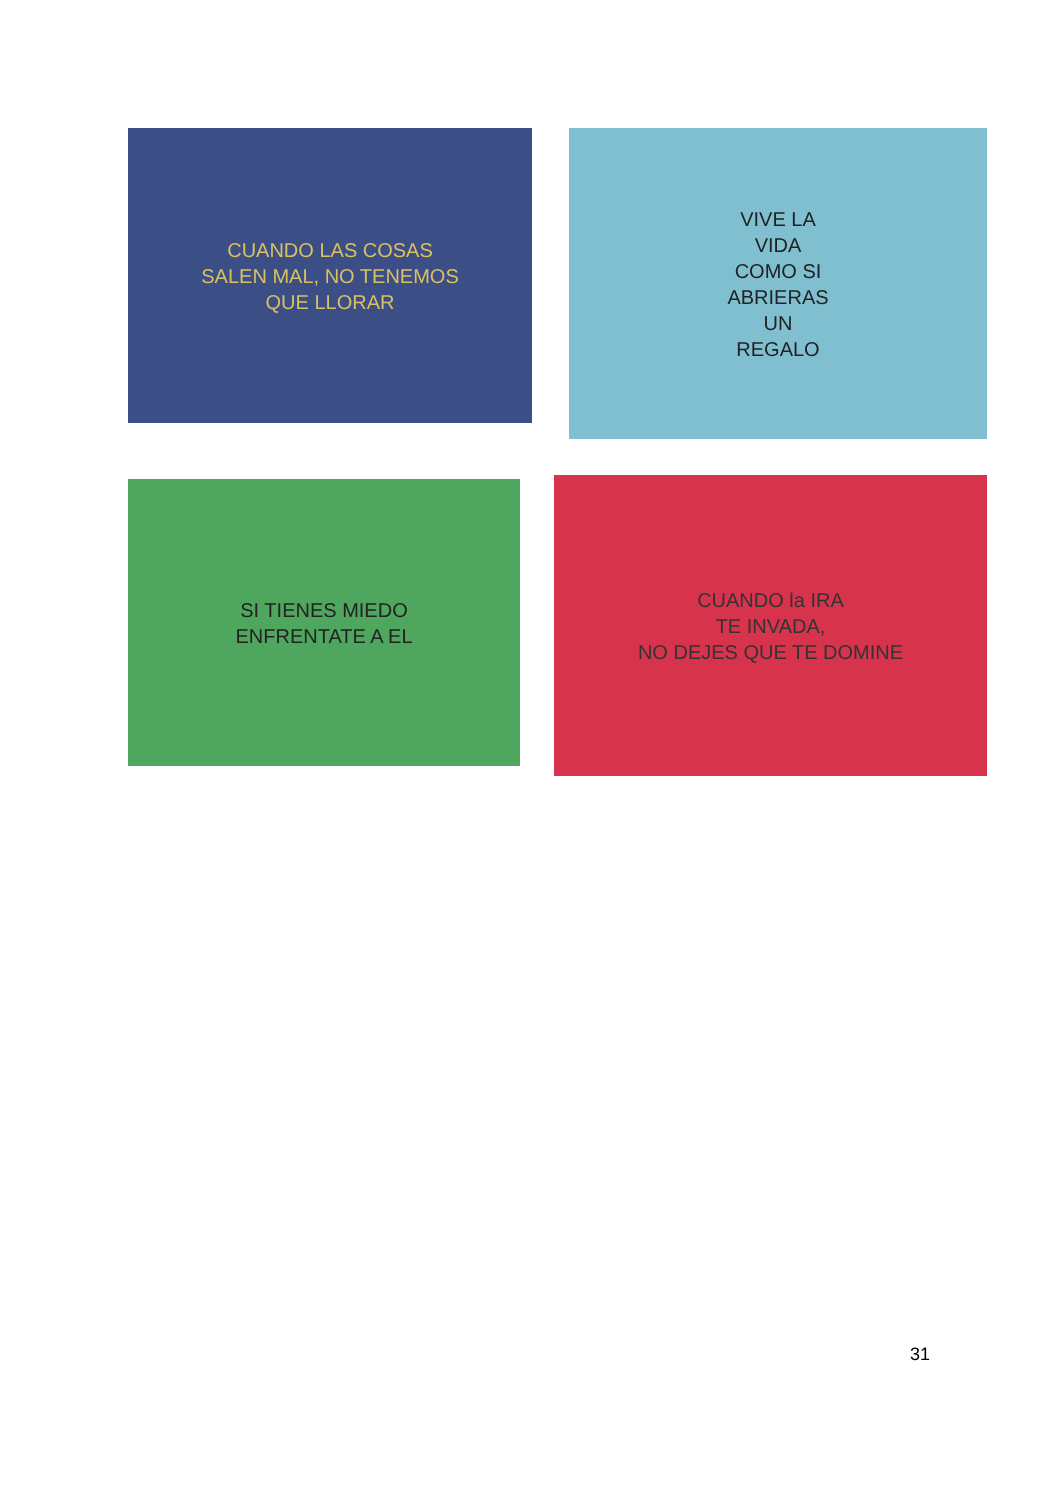CUANDO LAS COSAS
SALEN MAL, NO TENEMOS
QUE LLORAR
VIVE LA
VIDA
COMO SI
ABRIERAS
UN
REGALO
SI TIENES MIEDO
ENFRENTATE A EL
CUANDO la IRA
TE INVADA,
NO DEJES QUE TE DOMINE
31